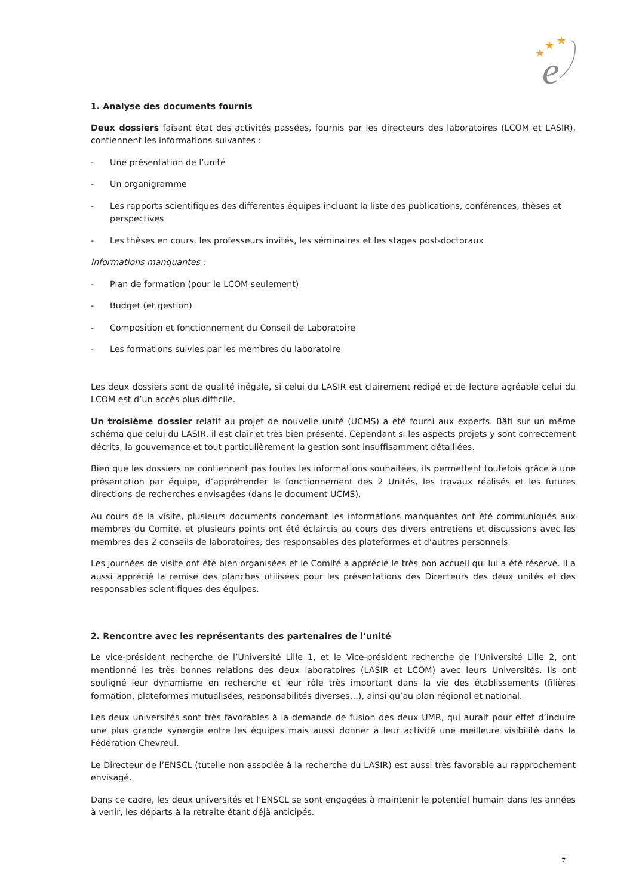★
★
★
e
1. Analyse des documents fournis
Deux dossiers faisant état des activités passées, fournis par les directeurs des laboratoires (LCOM et LASIR), contiennent les informations suivantes :
- Une présentation de l’unité
- Un organigramme
- Les rapports scientifiques des différentes équipes incluant la liste des publications, conférences, thèses et perspectives
- Les thèses en cours, les professeurs invités, les séminaires et les stages post-doctoraux
Informations manquantes :
- Plan de formation (pour le LCOM seulement)
- Budget (et gestion)
- Composition et fonctionnement du Conseil de Laboratoire
- Les formations suivies par les membres du laboratoire
Les deux dossiers sont de qualité inégale, si celui du LASIR est clairement rédigé et de lecture agréable celui du LCOM est d’un accès plus difficile.
Un troisième dossier relatif au projet de nouvelle unité (UCMS) a été fourni aux experts. Bâti sur un même schéma que celui du LASIR, il est clair et très bien présenté. Cependant si les aspects projets y sont correctement décrits, la gouvernance et tout particulièrement la gestion sont insuffisamment détaillées.
Bien que les dossiers ne contiennent pas toutes les informations souhaitées, ils permettent toutefois grâce à une présentation par équipe, d’appréhender le fonctionnement des 2 Unités, les travaux réalisés et les futures directions de recherches envisagées (dans le document UCMS).
Au cours de la visite, plusieurs documents concernant les informations manquantes ont été communiqués aux membres du Comité, et plusieurs points ont été éclaircis au cours des divers entretiens et discussions avec les membres des 2 conseils de laboratoires, des responsables des plateformes et d’autres personnels.
Les journées de visite ont été bien organisées et le Comité a apprécié le très bon accueil qui lui a été réservé. Il a aussi apprécié la remise des planches utilisées pour les présentations des Directeurs des deux unités et des responsables scientifiques des équipes.
2. Rencontre avec les représentants des partenaires de l’unité
Le vice-président recherche de l’Université Lille 1, et le Vice-président recherche de l’Université Lille 2, ont mentionné les très bonnes relations des deux laboratoires (LASIR et LCOM) avec leurs Universités. Ils ont souligné leur dynamisme en recherche et leur rôle très important dans la vie des établissements (filières formation, plateformes mutualisées, responsabilités diverses…), ainsi qu’au plan régional et national.
Les deux universités sont très favorables à la demande de fusion des deux UMR, qui aurait pour effet d’induire une plus grande synergie entre les équipes mais aussi donner à leur activité une meilleure visibilité dans la Fédération Chevreul.
Le Directeur de l’ENSCL (tutelle non associée à la recherche du LASIR) est aussi très favorable au rapprochement envisagé.
Dans ce cadre, les deux universités et l’ENSCL se sont engagées à maintenir le potentiel humain dans les années à venir, les départs à la retraite étant déjà anticipés.
7